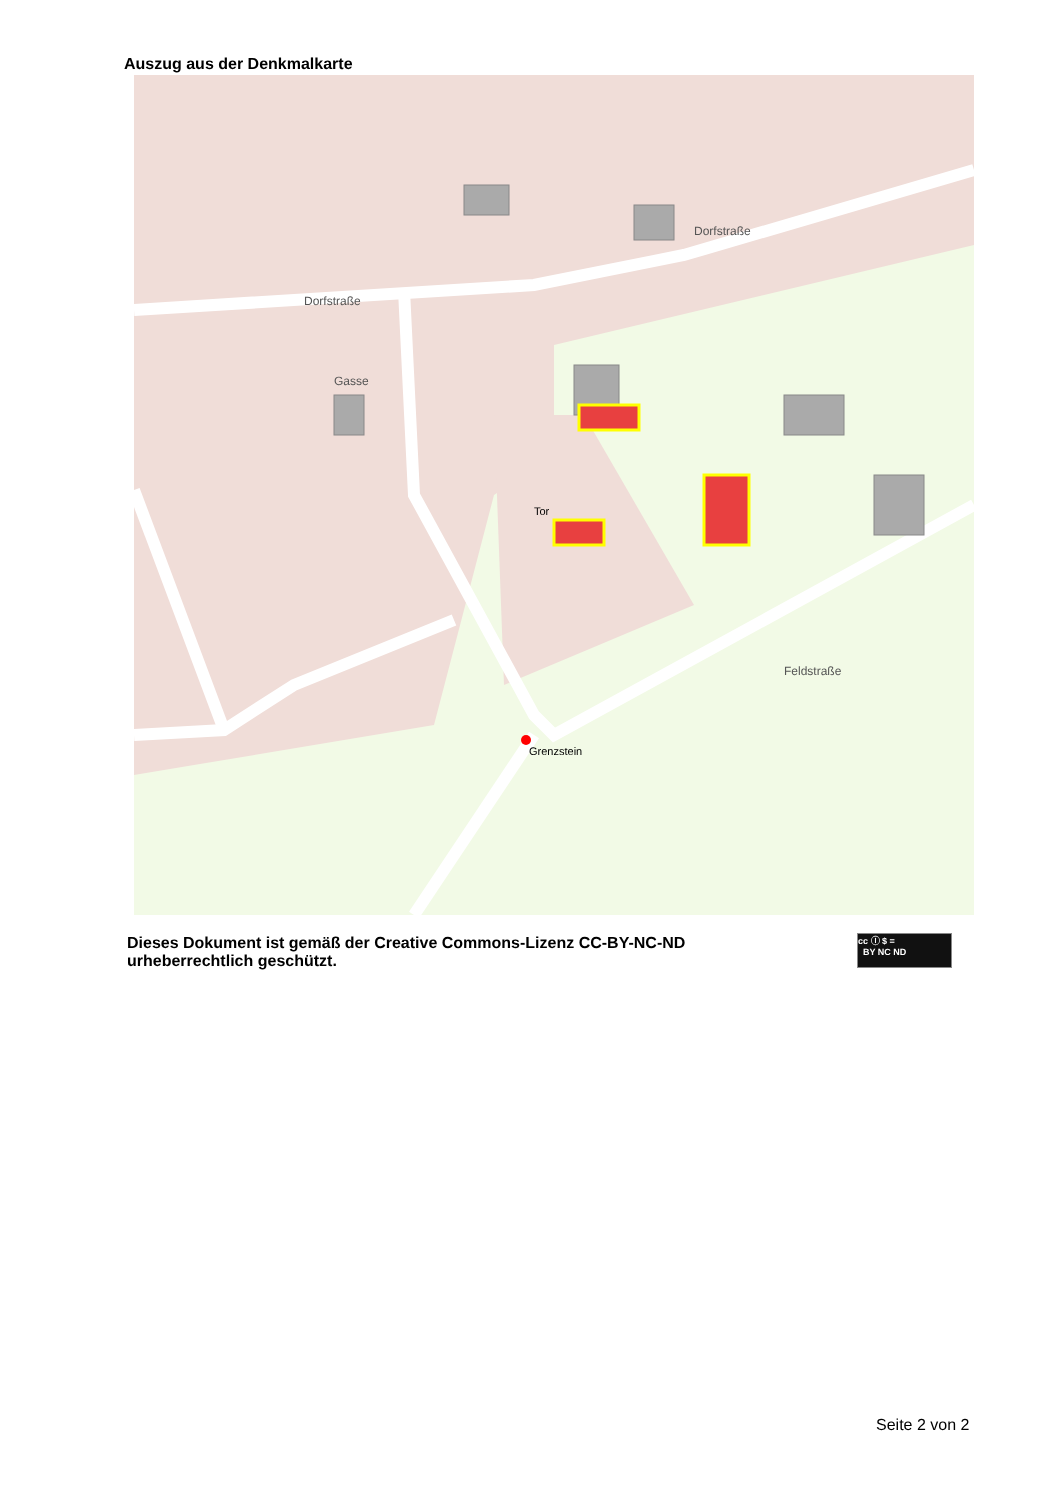Auszug aus der Denkmalkarte
Dorfstraße
Dorfstraße
Gasse
Feldstraße
Tor
Grenzstein
Dieses Dokument ist gemäß der Creative Commons-Lizenz CC-BY-NC-ND urheberrechtlich geschützt.
cc ⓘ $ =
BY NC ND
Seite 2 von 2